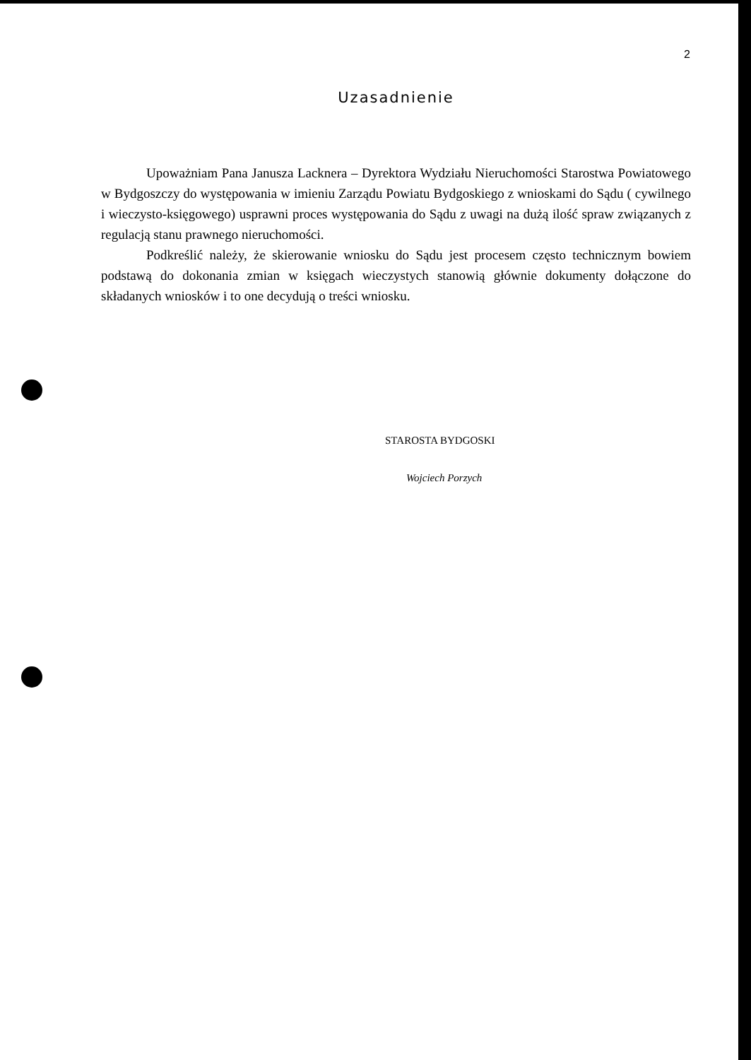2
Uzasadnienie
Upoważniam Pana Janusza Lacknera – Dyrektora Wydziału Nieruchomości Starostwa Powiatowego w Bydgoszczy do występowania w imieniu Zarządu Powiatu Bydgoskiego z wnioskami do Sądu ( cywilnego i wieczysto-księgowego) usprawni proces występowania do Sądu z uwagi na dużą ilość spraw związanych z regulacją stanu prawnego nieruchomości.
Podkreślić należy, że skierowanie wniosku do Sądu jest procesem często technicznym bowiem podstawą do dokonania zmian w księgach wieczystych stanowią głównie dokumenty dołączone do składanych wniosków i to one decydują o treści wniosku.
STAROSTA BYDGOSKI
Wojciech Porzych